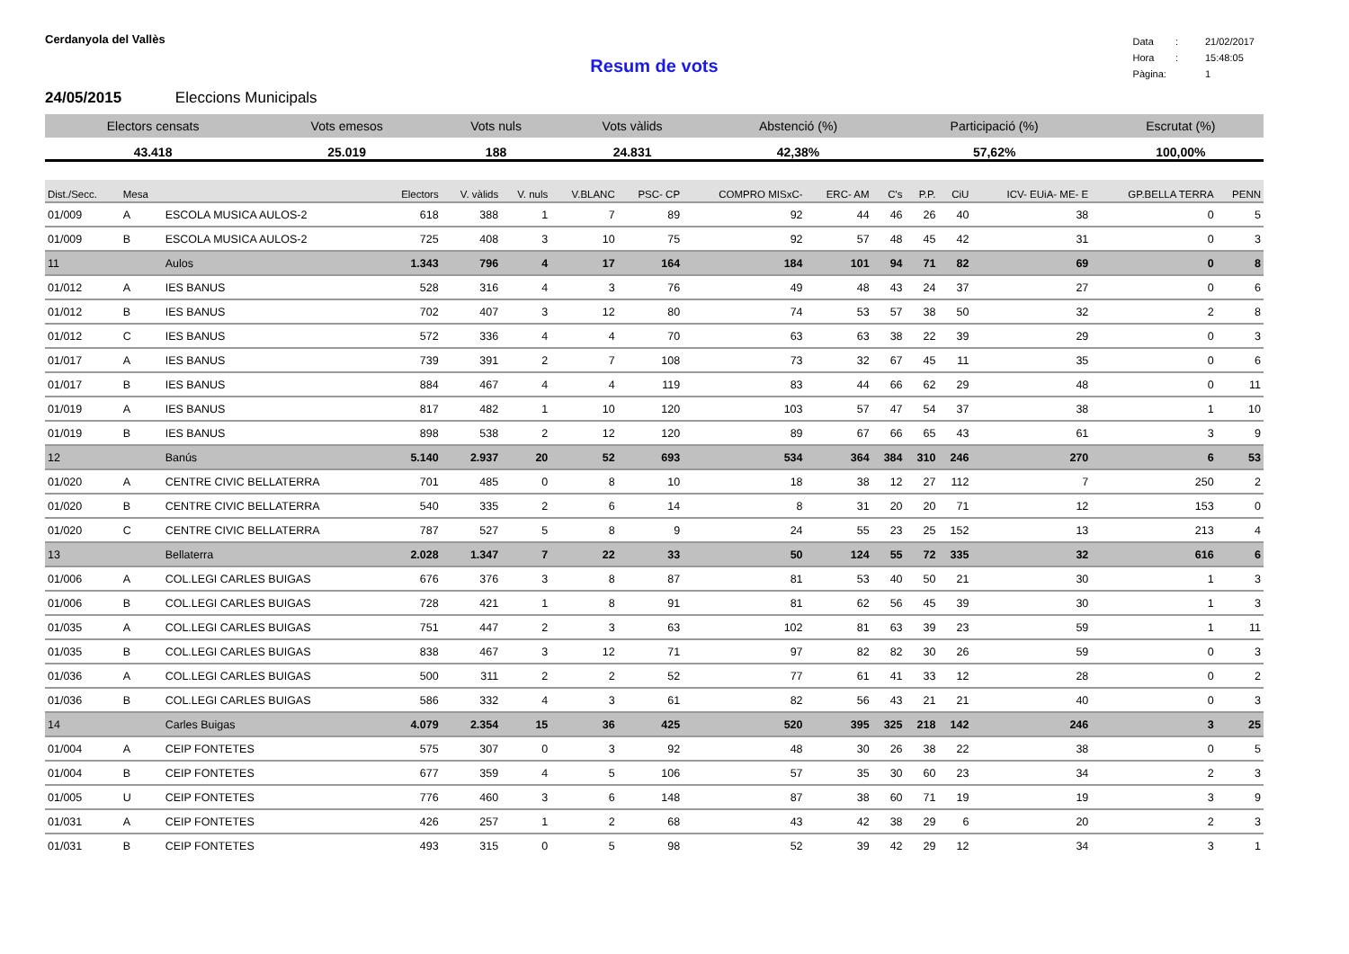Cerdanyola del Vallès
| Data | : | 21/02/2017 |
| Hora | : | 15:48:05 |
| Pàgina: | | 1 |
Resum de vots
24/05/2015 Eleccions Municipals
| Electors censats | Vots emesos | Vots nuls | Vots vàlids | Abstenció (%) | Participació (%) | Escrutat (%) |
| --- | --- | --- | --- | --- | --- | --- |
| 43.418 | 25.019 | 188 | 24.831 | 42,38% | 57,62% | 100,00% |
| Dist./Secc. | Mesa | | Electors | V. vàlids | V. nuls | V.BLANC | PSC- CP | COMPRO MISxC- | ERC- AM | C's | P.P. | CiU | ICV- EUiA- ME- E | GP.BELLA TERRA | PENN |
| --- | --- | --- | --- | --- | --- | --- | --- | --- | --- | --- | --- | --- | --- | --- | --- |
| 01/009 | A | ESCOLA MUSICA AULOS-2 | 618 | 388 | 1 | 7 | 89 | 92 | 44 | 46 | 26 | 40 | 38 | 0 | 5 |
| 01/009 | B | ESCOLA MUSICA AULOS-2 | 725 | 408 | 3 | 10 | 75 | 92 | 57 | 48 | 45 | 42 | 31 | 0 | 3 |
| 11 | | Aulos | 1.343 | 796 | 4 | 17 | 164 | 184 | 101 | 94 | 71 | 82 | 69 | 0 | 8 |
| 01/012 | A | IES BANUS | 528 | 316 | 4 | 3 | 76 | 49 | 48 | 43 | 24 | 37 | 27 | 0 | 6 |
| 01/012 | B | IES BANUS | 702 | 407 | 3 | 12 | 80 | 74 | 53 | 57 | 38 | 50 | 32 | 2 | 8 |
| 01/012 | C | IES BANUS | 572 | 336 | 4 | 4 | 70 | 63 | 63 | 38 | 22 | 39 | 29 | 0 | 3 |
| 01/017 | A | IES BANUS | 739 | 391 | 2 | 7 | 108 | 73 | 32 | 67 | 45 | 11 | 35 | 0 | 6 |
| 01/017 | B | IES BANUS | 884 | 467 | 4 | 4 | 119 | 83 | 44 | 66 | 62 | 29 | 48 | 0 | 11 |
| 01/019 | A | IES BANUS | 817 | 482 | 1 | 10 | 120 | 103 | 57 | 47 | 54 | 37 | 38 | 1 | 10 |
| 01/019 | B | IES BANUS | 898 | 538 | 2 | 12 | 120 | 89 | 67 | 66 | 65 | 43 | 61 | 3 | 9 |
| 12 | | Banús | 5.140 | 2.937 | 20 | 52 | 693 | 534 | 364 | 384 | 310 | 246 | 270 | 6 | 53 |
| 01/020 | A | CENTRE CIVIC BELLATERRA | 701 | 485 | 0 | 8 | 10 | 18 | 38 | 12 | 27 | 112 | 7 | 250 | 2 |
| 01/020 | B | CENTRE CIVIC BELLATERRA | 540 | 335 | 2 | 6 | 14 | 8 | 31 | 20 | 20 | 71 | 12 | 153 | 0 |
| 01/020 | C | CENTRE CIVIC BELLATERRA | 787 | 527 | 5 | 8 | 9 | 24 | 55 | 23 | 25 | 152 | 13 | 213 | 4 |
| 13 | | Bellaterra | 2.028 | 1.347 | 7 | 22 | 33 | 50 | 124 | 55 | 72 | 335 | 32 | 616 | 6 |
| 01/006 | A | COL.LEGI CARLES BUIGAS | 676 | 376 | 3 | 8 | 87 | 81 | 53 | 40 | 50 | 21 | 30 | 1 | 3 |
| 01/006 | B | COL.LEGI CARLES BUIGAS | 728 | 421 | 1 | 8 | 91 | 81 | 62 | 56 | 45 | 39 | 30 | 1 | 3 |
| 01/035 | A | COL.LEGI CARLES BUIGAS | 751 | 447 | 2 | 3 | 63 | 102 | 81 | 63 | 39 | 23 | 59 | 1 | 11 |
| 01/035 | B | COL.LEGI CARLES BUIGAS | 838 | 467 | 3 | 12 | 71 | 97 | 82 | 82 | 30 | 26 | 59 | 0 | 3 |
| 01/036 | A | COL.LEGI CARLES BUIGAS | 500 | 311 | 2 | 2 | 52 | 77 | 61 | 41 | 33 | 12 | 28 | 0 | 2 |
| 01/036 | B | COL.LEGI CARLES BUIGAS | 586 | 332 | 4 | 3 | 61 | 82 | 56 | 43 | 21 | 21 | 40 | 0 | 3 |
| 14 | | Carles Buigas | 4.079 | 2.354 | 15 | 36 | 425 | 520 | 395 | 325 | 218 | 142 | 246 | 3 | 25 |
| 01/004 | A | CEIP FONTETES | 575 | 307 | 0 | 3 | 92 | 48 | 30 | 26 | 38 | 22 | 38 | 0 | 5 |
| 01/004 | B | CEIP FONTETES | 677 | 359 | 4 | 5 | 106 | 57 | 35 | 30 | 60 | 23 | 34 | 2 | 3 |
| 01/005 | U | CEIP FONTETES | 776 | 460 | 3 | 6 | 148 | 87 | 38 | 60 | 71 | 19 | 19 | 3 | 9 |
| 01/031 | A | CEIP FONTETES | 426 | 257 | 1 | 2 | 68 | 43 | 42 | 38 | 29 | 6 | 20 | 2 | 3 |
| 01/031 | B | CEIP FONTETES | 493 | 315 | 0 | 5 | 98 | 52 | 39 | 42 | 29 | 12 | 34 | 3 | 1 |